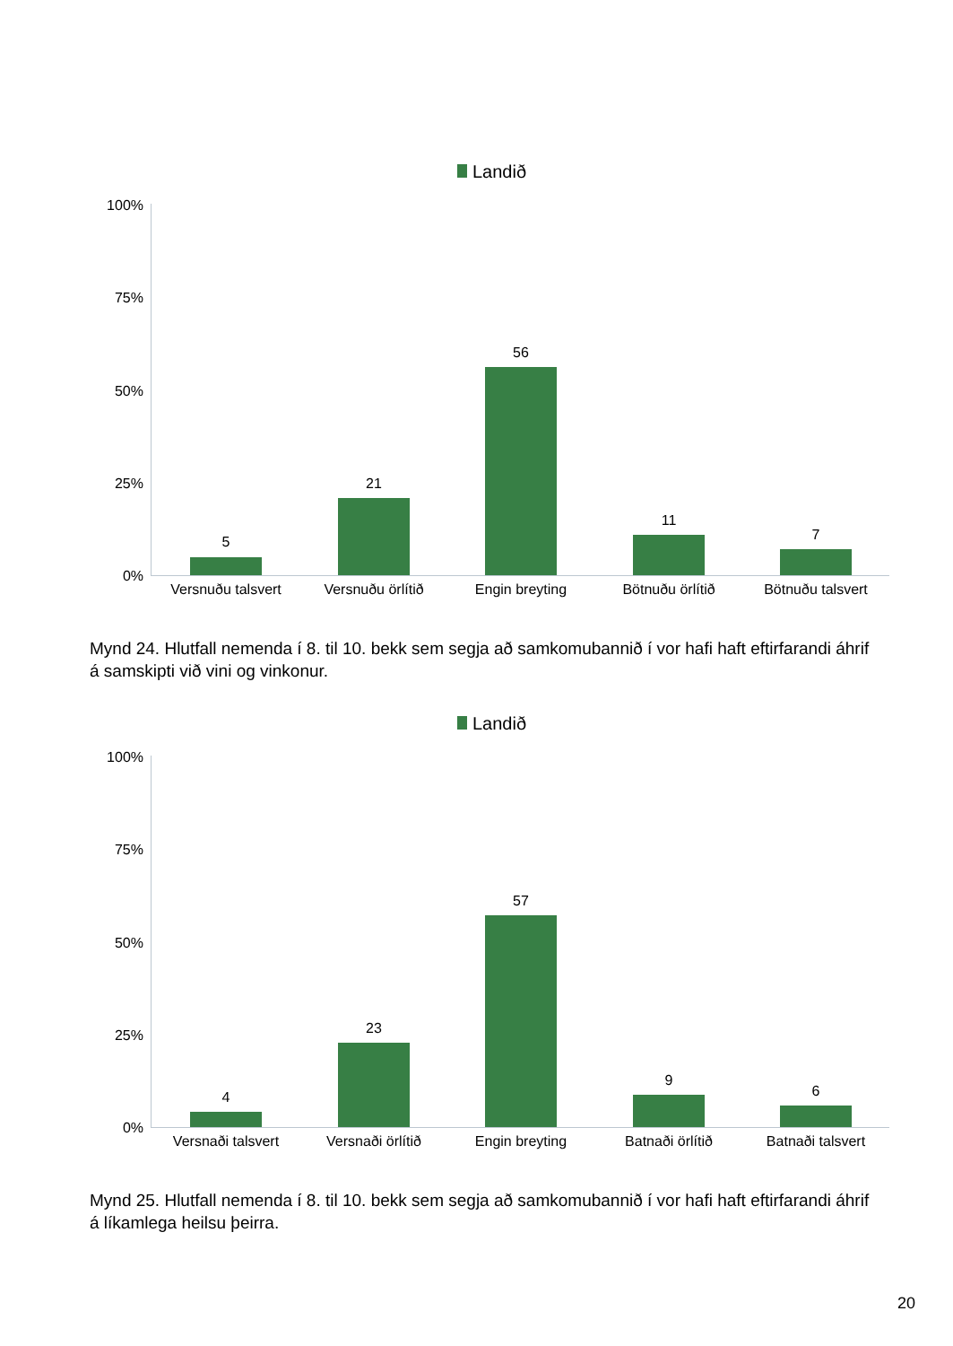Landið
100%
75%
50%
25%
0%
5
21
56
11
7
Versnuðu talsvert
Versnuðu örlítið Engin breyting Bötnuðu örlítið Bötnuðu talsvert
Mynd 24. Hlutfall nemenda í 8. til 10. bekk sem segja að samkomubannið í vor hafi haft eftirfarandi áhrif á samskipti við vini og vinkonur.
Landið
100%
75%
50%
25%
0%
4
23
57
9
6
Versnaði talsvert
Versnaði örlítið Engin breyting Batnaði örlítið Batnaði talsvert
Mynd 25. Hlutfall nemenda í 8. til 10. bekk sem segja að samkomubannið í vor hafi haft eftirfarandi áhrif á líkamlega heilsu þeirra.
20